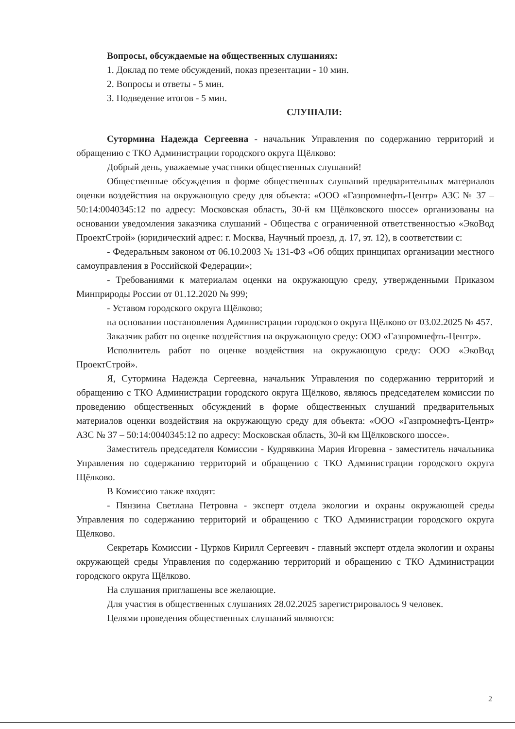Вопросы, обсуждаемые на общественных слушаниях:
1. Доклад по теме обсуждений, показ презентации - 10 мин.
2. Вопросы и ответы - 5 мин.
3. Подведение итогов - 5 мин.
СЛУШАЛИ:
Сутормина Надежда Сергеевна - начальник Управления по содержанию территорий и обращению с ТКО Администрации городского округа Щёлково:
Добрый день, уважаемые участники общественных слушаний!
Общественные обсуждения в форме общественных слушаний предварительных материалов оценки воздействия на окружающую среду для объекта: «ООО «Газпромнефть-Центр» АЗС № 37 – 50:14:0040345:12 по адресу: Московская область, 30-й км Щёлковского шоссе» организованы на основании уведомления заказчика слушаний - Общества с ограниченной ответственностью «ЭкоВод ПроектСтрой» (юридический адрес: г. Москва, Научный проезд, д. 17, эт. 12), в соответствии с:
- Федеральным законом от 06.10.2003 № 131-ФЗ «Об общих принципах организации местного самоуправления в Российской Федерации»;
- Требованиями к материалам оценки на окружающую среду, утвержденными Приказом Минприроды России от 01.12.2020 № 999;
- Уставом городского округа Щёлково;
на основании постановления Администрации городского округа Щёлково от 03.02.2025 № 457.
Заказчик работ по оценке воздействия на окружающую среду: ООО «Газпромнефть-Центр».
Исполнитель работ по оценке воздействия на окружающую среду: ООО «ЭкоВод ПроектСтрой».
Я, Сутормина Надежда Сергеевна, начальник Управления по содержанию территорий и обращению с ТКО Администрации городского округа Щёлково, являюсь председателем комиссии по проведению общественных обсуждений в форме общественных слушаний предварительных материалов оценки воздействия на окружающую среду для объекта: «ООО «Газпромнефть-Центр» АЗС № 37 – 50:14:0040345:12 по адресу: Московская область, 30-й км Щёлковского шоссе».
Заместитель председателя Комиссии - Кудрявкина Мария Игоревна - заместитель начальника Управления по содержанию территорий и обращению с ТКО Администрации городского округа Щёлково.
В Комиссию также входят:
- Пянзина Светлана Петровна - эксперт отдела экологии и охраны окружающей среды Управления по содержанию территорий и обращению с ТКО Администрации городского округа Щёлково.
Секретарь Комиссии - Цурков Кирилл Сергеевич - главный эксперт отдела экологии и охраны окружающей среды Управления по содержанию территорий и обращению с ТКО Администрации городского округа Щёлково.
На слушания приглашены все желающие.
Для участия в общественных слушаниях 28.02.2025 зарегистрировалось 9 человек.
Целями проведения общественных слушаний являются:
2